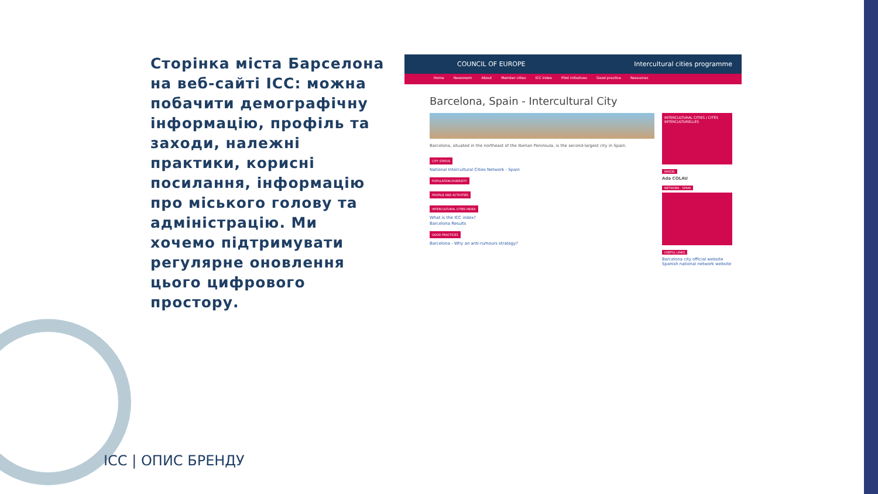Сторінка міста Барселона на веб-сайті ICC: можна побачити демографічну інформацію, профіль та заходи, належні практики, корисні посилання, інформацію про міського голову та адміністрацію. Ми хочемо підтримувати регулярне оновлення цього цифрового простору.
COUNCIL OF EUROPE Intercultural cities programme
Home Newsroom About Member cities ICC index Pilot initiatives Good practice Resources
Barcelona, Spain - Intercultural City
Barcelona, situated in the northeast of the Iberian Peninsula, is the second-largest city in Spain.
CITY STATUS
National Intercultural Cities Network - Spain
POPULATION DIVERSITY
PROFILE AND ACTIVITIES
INTERCULTURAL CITIES INDEX
What is the ICC index?
Barcelona Results
GOOD PRACTICES
Barcelona - Why an anti-rumours strategy?
INTERCULTURAL CITIES / CITÉS INTERCULTURELLES
MAYOR
Ada COLAU
NETWORK - SPAIN USEFUL LINKS
Barcelona city official website
Spanish national network website
ICC | ОПИС БРЕНДУ